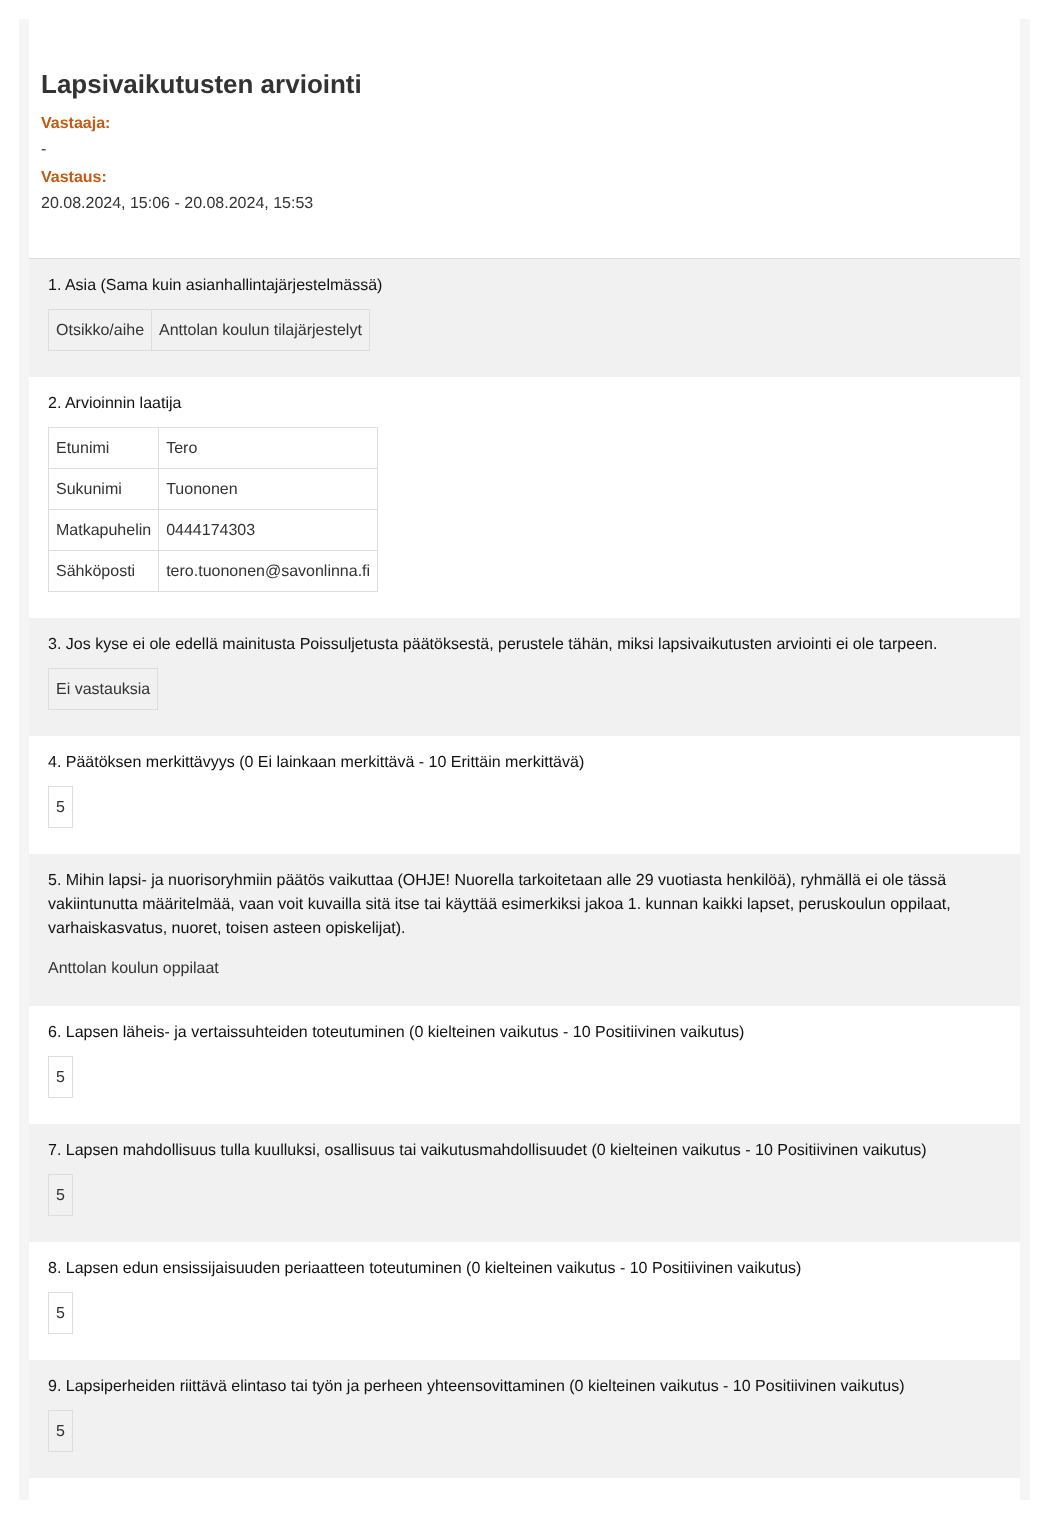Lapsivaikutusten arviointi
Vastaaja:
-
Vastaus:
20.08.2024, 15:06 - 20.08.2024, 15:53
1. Asia (Sama kuin asianhallintajärjestelmässä)
| Otsikko/aihe | Anttolan koulun tilajärjestelyt |
2. Arvioinnin laatija
| Etunimi | Tero |
| Sukunimi | Tuononen |
| Matkapuhelin | 0444174303 |
| Sähköposti | tero.tuononen@savonlinna.fi |
3. Jos kyse ei ole edellä mainitusta Poissuljetusta päätöksestä, perustele tähän, miksi lapsivaikutusten arviointi ei ole tarpeen.
Ei vastauksia
4. Päätöksen merkittävyys (0 Ei lainkaan merkittävä - 10 Erittäin merkittävä)
5
5. Mihin lapsi- ja nuorisoryhmiin päätös vaikuttaa (OHJE! Nuorella tarkoitetaan alle 29 vuotiasta henkilöä), ryhmällä ei ole tässä vakiintunutta määritelmää, vaan voit kuvailla sitä itse tai käyttää esimerkiksi jakoa 1. kunnan kaikki lapset, peruskoulun oppilaat, varhaiskasvatus, nuoret, toisen asteen opiskelijat).
Anttolan koulun oppilaat
6. Lapsen läheis- ja vertaissuhteiden toteutuminen (0 kielteinen vaikutus - 10 Positiivinen vaikutus)
5
7. Lapsen mahdollisuus tulla kuulluksi, osallisuus tai vaikutusmahdollisuudet (0 kielteinen vaikutus - 10 Positiivinen vaikutus)
5
8. Lapsen edun ensissijaisuuden periaatteen toteutuminen (0 kielteinen vaikutus - 10 Positiivinen vaikutus)
5
9. Lapsiperheiden riittävä elintaso tai työn ja perheen yhteensovittaminen (0 kielteinen vaikutus - 10 Positiivinen vaikutus)
5